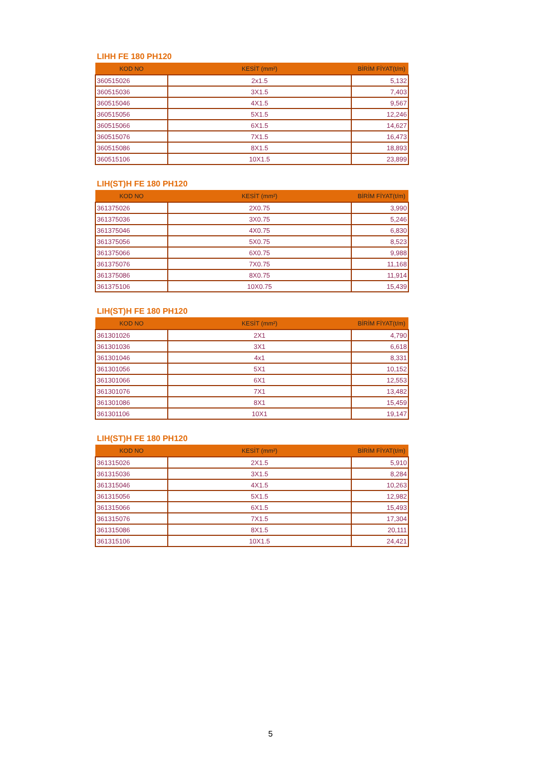LIHH FE 180 PH120
| KOD NO | KESİT (mm²) | BİRİM FİYAT(t/m) |
| --- | --- | --- |
| 360515026 | 2x1.5 | 5,132 |
| 360515036 | 3X1.5 | 7,403 |
| 360515046 | 4X1.5 | 9,567 |
| 360515056 | 5X1.5 | 12,246 |
| 360515066 | 6X1.5 | 14,627 |
| 360515076 | 7X1.5 | 16,473 |
| 360515086 | 8X1.5 | 18,893 |
| 360515106 | 10X1.5 | 23,899 |
LIH(ST)H FE 180 PH120
| KOD NO | KESİT (mm²) | BİRİM FİYAT(t/m) |
| --- | --- | --- |
| 361375026 | 2X0.75 | 3,990 |
| 361375036 | 3X0.75 | 5,246 |
| 361375046 | 4X0.75 | 6,830 |
| 361375056 | 5X0.75 | 8,523 |
| 361375066 | 6X0.75 | 9,988 |
| 361375076 | 7X0.75 | 11,168 |
| 361375086 | 8X0.75 | 11,914 |
| 361375106 | 10X0.75 | 15,439 |
LIH(ST)H FE 180 PH120
| KOD NO | KESİT (mm²) | BİRİM FİYAT(t/m) |
| --- | --- | --- |
| 361301026 | 2X1 | 4,790 |
| 361301036 | 3X1 | 6,618 |
| 361301046 | 4x1 | 8,331 |
| 361301056 | 5X1 | 10,152 |
| 361301066 | 6X1 | 12,553 |
| 361301076 | 7X1 | 13,482 |
| 361301086 | 8X1 | 15,459 |
| 361301106 | 10X1 | 19,147 |
LIH(ST)H FE 180 PH120
| KOD NO | KESİT (mm²) | BİRİM FİYAT(t/m) |
| --- | --- | --- |
| 361315026 | 2X1.5 | 5,910 |
| 361315036 | 3X1.5 | 8,284 |
| 361315046 | 4X1.5 | 10,263 |
| 361315056 | 5X1.5 | 12,982 |
| 361315066 | 6X1.5 | 15,493 |
| 361315076 | 7X1.5 | 17,304 |
| 361315086 | 8X1.5 | 20,111 |
| 361315106 | 10X1.5 | 24,421 |
5